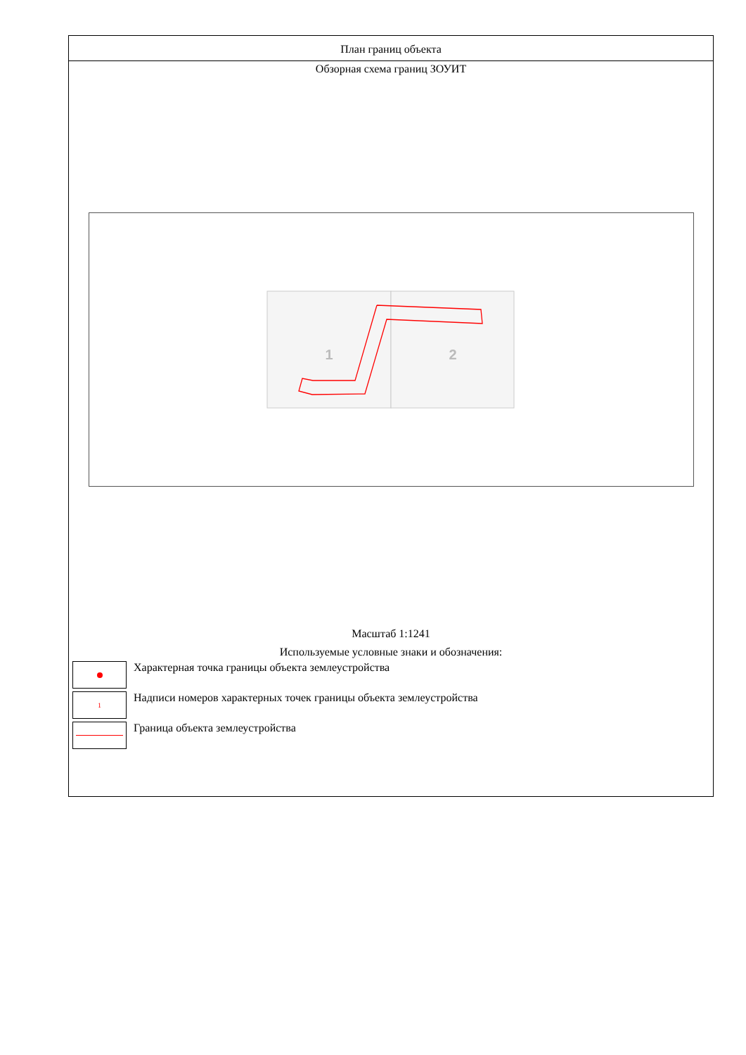План границ объекта
Обзорная схема границ ЗОУИТ
1
2
Масштаб 1:1241
Используемые условные знаки и обозначения:
Характерная точка границы объекта землеустройства
1
Надписи номеров характерных точек границы объекта землеустройства
Граница объекта землеустройства